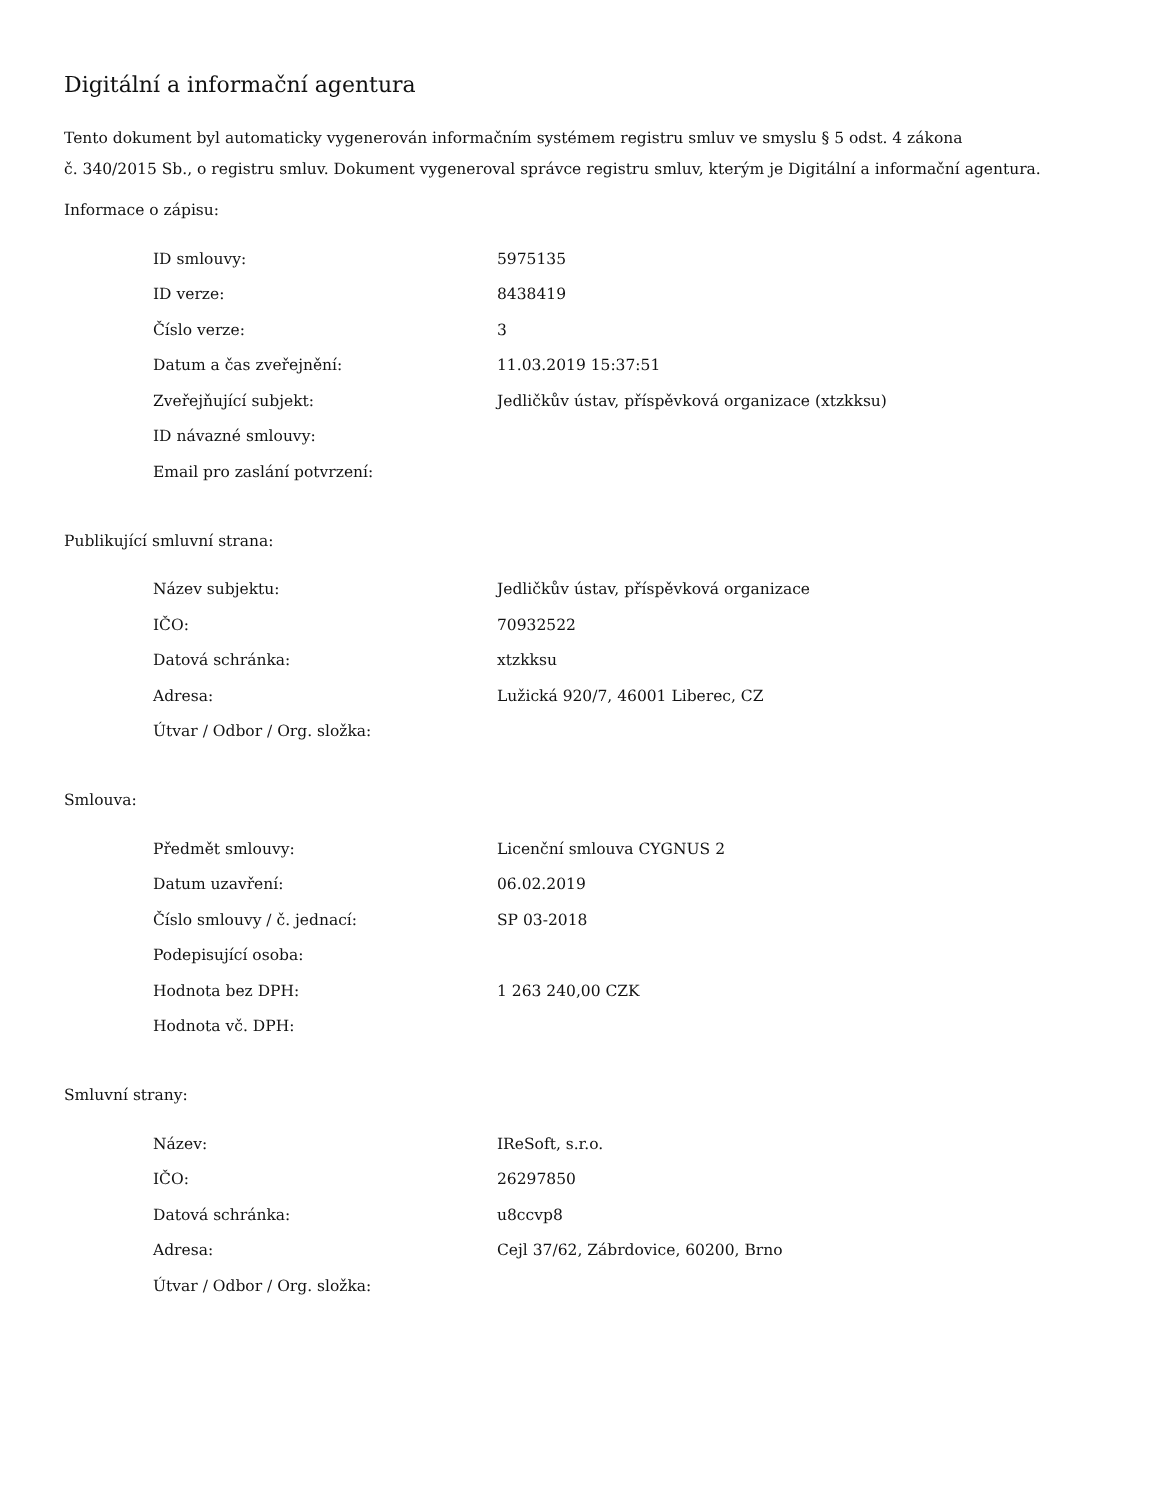Digitální a informační agentura
Tento dokument byl automaticky vygenerován informačním systémem registru smluv ve smyslu § 5 odst. 4 zákona
č. 340/2015 Sb., o registru smluv. Dokument vygeneroval správce registru smluv, kterým je Digitální a informační agentura.
Informace o zápisu:
| ID smlouvy: | 5975135 |
| ID verze: | 8438419 |
| Číslo verze: | 3 |
| Datum a čas zveřejnění: | 11.03.2019 15:37:51 |
| Zveřejňující subjekt: | Jedličkův ústav, příspěvková organizace (xtzkksu) |
| ID návazné smlouvy: | |
| Email pro zaslání potvrzení: | |
Publikující smluvní strana:
| Název subjektu: | Jedličkův ústav, příspěvková organizace |
| IČO: | 70932522 |
| Datová schránka: | xtzkksu |
| Adresa: | Lužická 920/7, 46001 Liberec, CZ |
| Útvar / Odbor / Org. složka: | |
Smlouva:
| Předmět smlouvy: | Licenční smlouva CYGNUS 2 |
| Datum uzavření: | 06.02.2019 |
| Číslo smlouvy / č. jednací: | SP 03-2018 |
| Podepisující osoba: | |
| Hodnota bez DPH: | 1 263 240,00 CZK |
| Hodnota vč. DPH: | |
Smluvní strany:
| Název: | IReSoft, s.r.o. |
| IČO: | 26297850 |
| Datová schránka: | u8ccvp8 |
| Adresa: | Cejl 37/62, Zábrdovice, 60200, Brno |
| Útvar / Odbor / Org. složka: | |